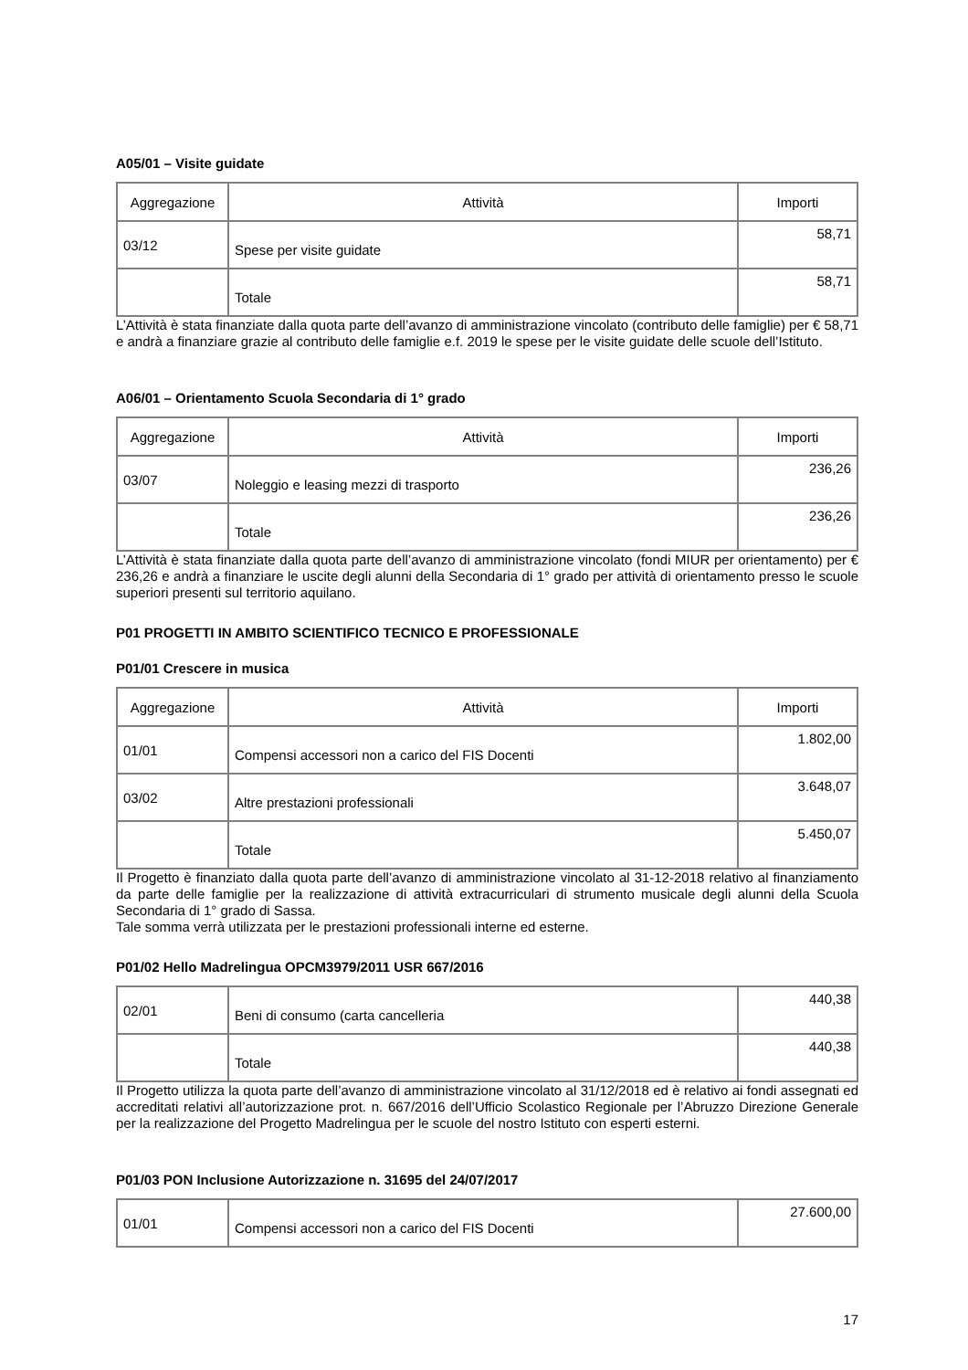A05/01 – Visite guidate
| Aggregazione | Attività | Importi |
| --- | --- | --- |
| 03/12 | Spese per visite guidate | 58,71 |
| | Totale | 58,71 |
L’Attività è stata finanziate dalla quota parte dell’avanzo di amministrazione vincolato (contributo delle famiglie) per € 58,71 e andrà a finanziare grazie al contributo delle famiglie e.f. 2019 le spese per le visite guidate delle scuole dell’Istituto.
A06/01 – Orientamento Scuola Secondaria di 1° grado
| Aggregazione | Attività | Importi |
| --- | --- | --- |
| 03/07 | Noleggio e leasing mezzi di trasporto | 236,26 |
| | Totale | 236,26 |
L’Attività è stata finanziate dalla quota parte dell’avanzo di amministrazione vincolato (fondi MIUR per orientamento) per € 236,26 e andrà a finanziare le uscite degli alunni della Secondaria di 1° grado per attività di orientamento presso le scuole superiori presenti sul territorio aquilano.
P01 PROGETTI IN AMBITO SCIENTIFICO TECNICO E PROFESSIONALE
P01/01 Crescere in musica
| Aggregazione | Attività | Importi |
| --- | --- | --- |
| 01/01 | Compensi accessori non a carico del FIS Docenti | 1.802,00 |
| 03/02 | Altre prestazioni professionali | 3.648,07 |
| | Totale | 5.450,07 |
Il Progetto è finanziato dalla quota parte dell’avanzo di amministrazione vincolato al 31-12-2018 relativo al finanziamento da parte delle famiglie per la realizzazione di attività extracurriculari di strumento musicale degli alunni della Scuola Secondaria di 1° grado di Sassa.
Tale somma verrà utilizzata per le prestazioni professionali interne ed esterne.
P01/02 Hello Madrelingua OPCM3979/2011 USR 667/2016
| 02/01 | Beni di consumo (carta cancelleria | 440,38 |
| | Totale | 440,38 |
Il Progetto utilizza la quota parte dell’avanzo di amministrazione vincolato al 31/12/2018 ed è relativo ai fondi assegnati ed accreditati relativi all’autorizzazione prot. n. 667/2016 dell’Ufficio Scolastico Regionale per l’Abruzzo Direzione Generale per la realizzazione del Progetto Madrelingua per le scuole del nostro Istituto con esperti esterni.
P01/03 PON Inclusione Autorizzazione n. 31695 del 24/07/2017
| 01/01 | Compensi accessori non a carico del FIS Docenti | 27.600,00 |
17